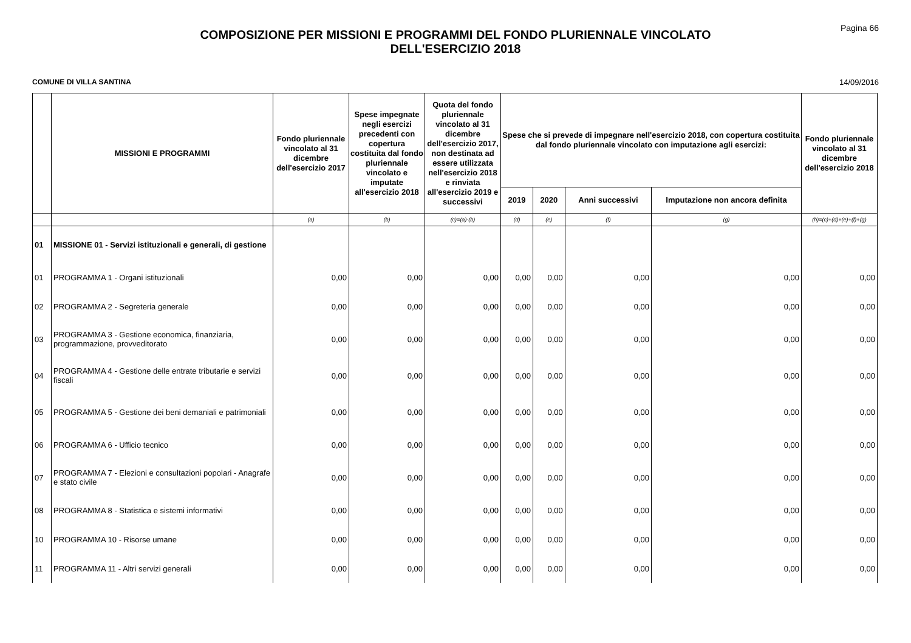Pagina 66
COMPOSIZIONE PER MISSIONI E PROGRAMMI DEL FONDO PLURIENNALE VINCOLATO
DELL'ESERCIZIO 2018
COMUNE DI VILLA SANTINA 14/09/2016
| | MISSIONI E PROGRAMMI | Fondo pluriennale vincolato al 31 dicembre dell'esercizio 2017 | Spese impegnate negli esercizi precedenti con copertura costituita dal fondo pluriennale vincolato e imputate all'esercizio 2018 | Quota del fondo pluriennale vincolato al 31 dicembre dell'esercizio 2017, non destinata ad essere utilizzata nell'esercizio 2018 e rinviata all'esercizio 2019 e successivi | Spese che si prevede di impegnare nell'esercizio 2018, con copertura costituita dal fondo pluriennale vincolato con imputazione agli esercizi: | | | | Fondo pluriennale vincolato al 31 dicembre dell'esercizio 2018 |
| --- | --- | --- | --- | --- | --- | --- | --- | --- | --- |
| | | | | | 2019 | 2020 | Anni successivi | Imputazione non ancora definita | |
| | | (a) | (b) | (c)=(a)-(b) | (d) | (e) | (f) | (g) | (h)=(c)+(d)+(e)+(f)+(g) |
| 01 | MISSIONE 01 - Servizi istituzionali e generali, di gestione | | | | | | | | |
| 01 | PROGRAMMA 1 - Organi istituzionali | 0,00 | 0,00 | 0,00 | 0,00 | 0,00 | 0,00 | 0,00 | 0,00 |
| 02 | PROGRAMMA 2 - Segreteria generale | 0,00 | 0,00 | 0,00 | 0,00 | 0,00 | 0,00 | 0,00 | 0,00 |
| 03 | PROGRAMMA 3 - Gestione economica, finanziaria, programmazione, provveditorato | 0,00 | 0,00 | 0,00 | 0,00 | 0,00 | 0,00 | 0,00 | 0,00 |
| 04 | PROGRAMMA 4 - Gestione delle entrate tributarie e servizi fiscali | 0,00 | 0,00 | 0,00 | 0,00 | 0,00 | 0,00 | 0,00 | 0,00 |
| 05 | PROGRAMMA 5 - Gestione dei beni demaniali e patrimoniali | 0,00 | 0,00 | 0,00 | 0,00 | 0,00 | 0,00 | 0,00 | 0,00 |
| 06 | PROGRAMMA 6 - Ufficio tecnico | 0,00 | 0,00 | 0,00 | 0,00 | 0,00 | 0,00 | 0,00 | 0,00 |
| 07 | PROGRAMMA 7 - Elezioni e consultazioni popolari - Anagrafe e stato civile | 0,00 | 0,00 | 0,00 | 0,00 | 0,00 | 0,00 | 0,00 | 0,00 |
| 08 | PROGRAMMA 8 - Statistica e sistemi informativi | 0,00 | 0,00 | 0,00 | 0,00 | 0,00 | 0,00 | 0,00 | 0,00 |
| 10 | PROGRAMMA 10 - Risorse umane | 0,00 | 0,00 | 0,00 | 0,00 | 0,00 | 0,00 | 0,00 | 0,00 |
| 11 | PROGRAMMA 11 - Altri servizi generali | 0,00 | 0,00 | 0,00 | 0,00 | 0,00 | 0,00 | 0,00 | 0,00 |